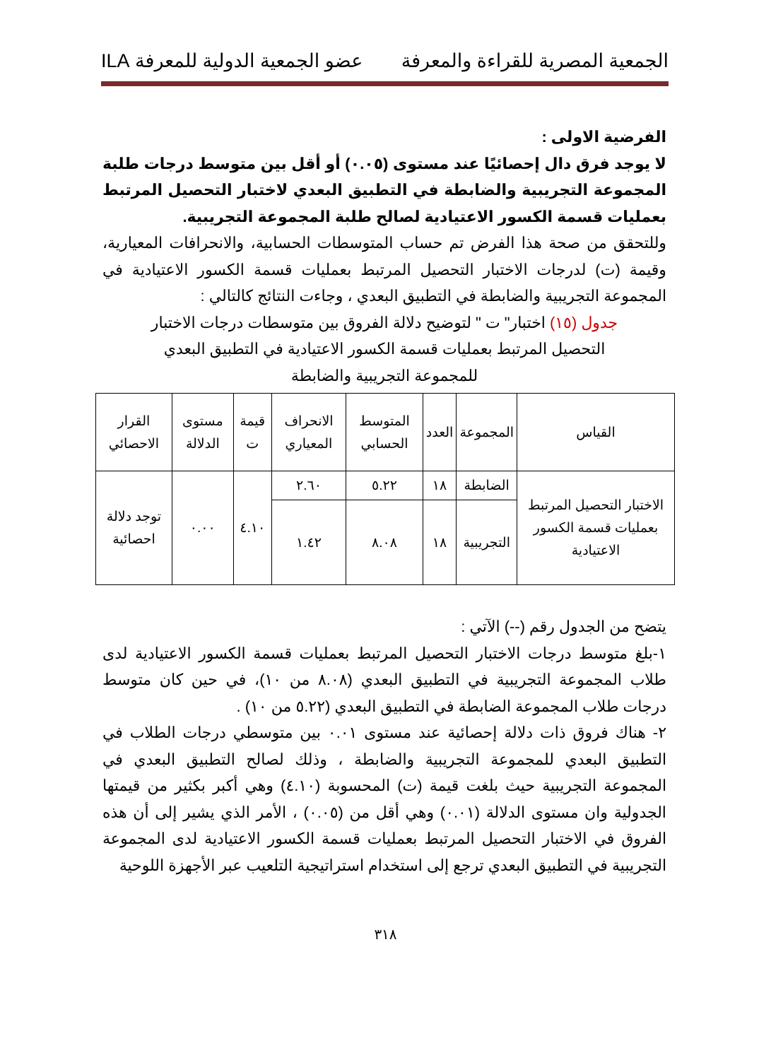الجمعية المصرية للقراءة والمعرفة عضو الجمعية الدولية للمعرفة ILA
الفرضية الاولى :
لا يوجد فرق دال إحصائيًا عند مستوى (٠.٠٥) أو أقل بين متوسط درجات طلبة المجموعة التجريبية والضابطة في التطبيق البعدي لاختبار التحصيل المرتبط بعمليات قسمة الكسور الاعتيادية لصالح طلبة المجموعة التجريبية.
وللتحقق من صحة هذا الفرض تم حساب المتوسطات الحسابية، والانحرافات المعيارية، وقيمة (ت) لدرجات الاختبار التحصيل المرتبط بعمليات قسمة الكسور الاعتيادية في المجموعة التجريبية والضابطة في التطبيق البعدي ، وجاءت النتائج كالتالي :
جدول (١٥) اختبار" ت " لتوضيح دلالة الفروق بين متوسطات درجات الاختبار التحصيل المرتبط بعمليات قسمة الكسور الاعتيادية في التطبيق البعدي للمجموعة التجريبية والضابطة
| القياس | المجموعة | العدد | المتوسط الحسابي | الانحراف المعياري | قيمة ت | مستوى الدلالة | القرار الاحصائي |
| --- | --- | --- | --- | --- | --- | --- | --- |
| الاختبار التحصيل المرتبط بعمليات قسمة الكسور الاعتيادية | الضابطة | ١٨ | ٥.٢٢ | ٢.٦٠ | ٤.١٠ | ٠.٠٠ | توجد دلالة احصائية |
| | التجريبية | ١٨ | ٨.٠٨ | ١.٤٢ | | | |
يتضح من الجدول رقم (--) الآتي :
١-بلغ متوسط درجات الاختبار التحصيل المرتبط بعمليات قسمة الكسور الاعتيادية لدى طلاب المجموعة التجريبية في التطبيق البعدي (٨.٠٨ من ١٠)، في حين كان متوسط درجات طلاب المجموعة الضابطة في التطبيق البعدي (٥.٢٢ من ١٠) .
٢- هناك فروق ذات دلالة إحصائية عند مستوى ٠.٠١ بين متوسطي درجات الطلاب في التطبيق البعدي للمجموعة التجريبية والضابطة ، وذلك لصالح التطبيق البعدي في المجموعة التجريبية حيث بلغت قيمة (ت) المحسوبة (٤.١٠) وهي أكبر بكثير من قيمتها الجدولية وان مستوى الدلالة (٠.٠١) وهي أقل من (٠.٠٥) ، الأمر الذي يشير إلى أن هذه الفروق في الاختبار التحصيل المرتبط بعمليات قسمة الكسور الاعتيادية لدى المجموعة التجريبية في التطبيق البعدي ترجع إلى استخدام استراتيجية التلعيب عبر الأجهزة اللوحية
٣١٨